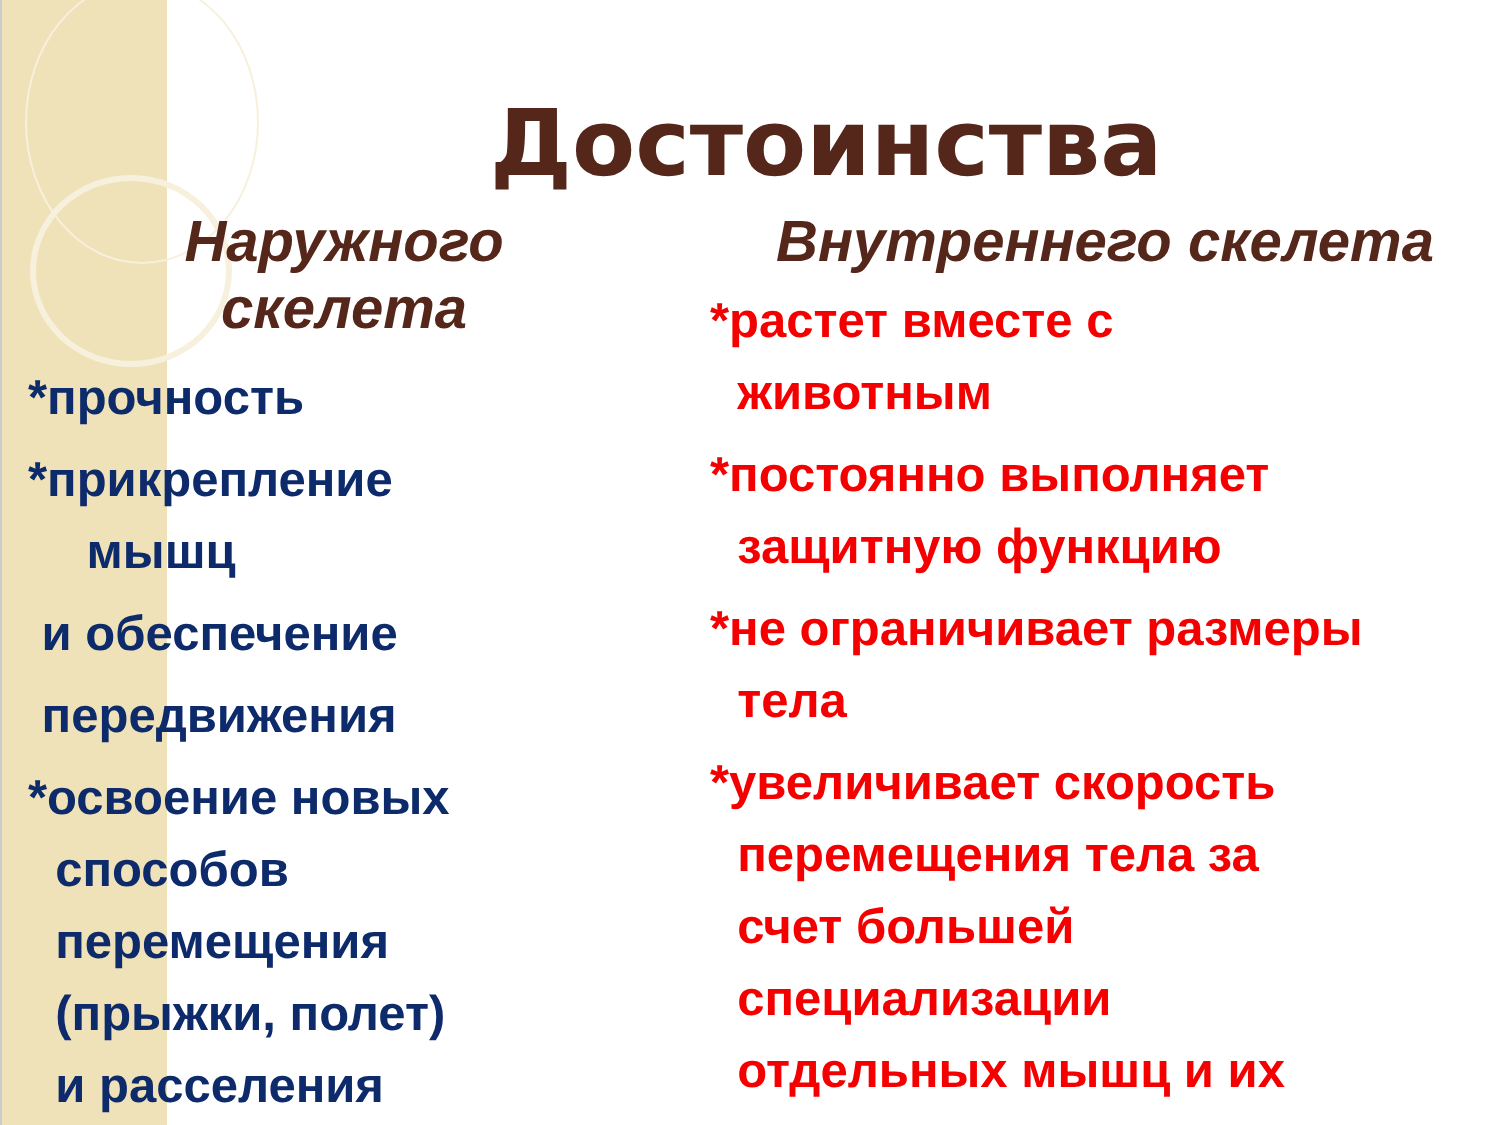Достоинства
Наружного
скелета
*прочность
*прикрепление
мышц
и обеспечение
передвижения
*освоение новых
способов
перемещения
(прыжки, полет)
и расселения
Внутреннего скелета
*растет вместе с
животным
*постоянно выполняет
защитную функцию
*не ограничивает размеры
тела
*увеличивает скорость
перемещения тела за
счет большей
специализации
отдельных мышц и их